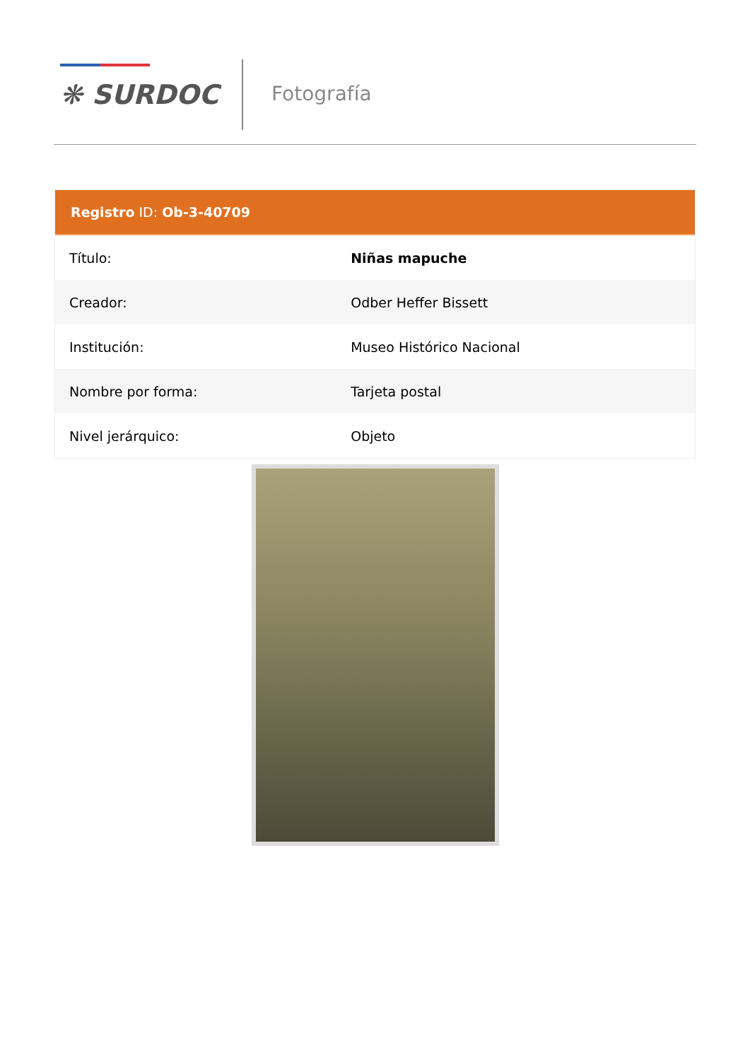❋ SURDOC Fotografía
Registro ID: Ob-3-40709
| Título: | Niñas mapuche |
| Creador: | Odber Heffer Bissett |
| Institución: | Museo Histórico Nacional |
| Nombre por forma: | Tarjeta postal |
| Nivel jerárquico: | Objeto |